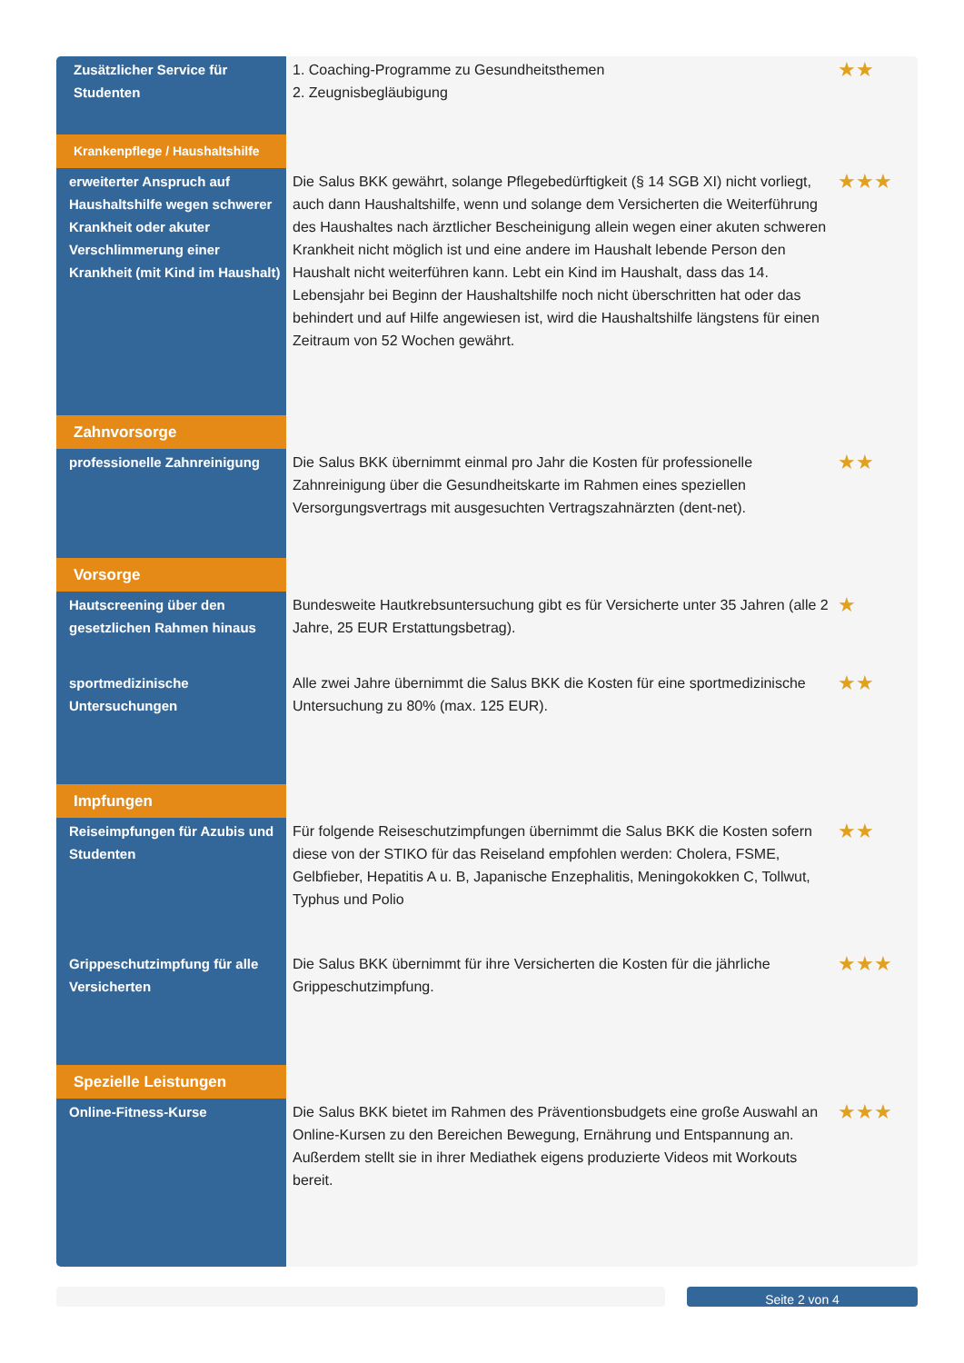| Zusätzlicher Service für Studenten | 1. Coaching-Programme zu Gesundheitsthemen 2. Zeugnisbegläubigung | ★★ |
| Krankenpflege / Haushaltshilfe | | |
| erweiterter Anspruch auf Haushaltshilfe wegen schwerer Krankheit oder akuter Verschlimmerung einer Krankheit (mit Kind im Haushalt) | Die Salus BKK gewährt, solange Pflegebedürftigkeit (§ 14 SGB XI) nicht vorliegt, auch dann Haushaltshilfe, wenn und solange dem Versicherten die Weiterführung des Haushaltes nach ärztlicher Bescheinigung allein wegen einer akuten schweren Krankheit nicht möglich ist und eine andere im Haushalt lebende Person den Haushalt nicht weiterführen kann. Lebt ein Kind im Haushalt, dass das 14. Lebensjahr bei Beginn der Haushaltshilfe noch nicht überschritten hat oder das behindert und auf Hilfe angewiesen ist, wird die Haushaltshilfe längstens für einen Zeitraum von 52 Wochen gewährt. | ★★★ |
| Zahnvorsorge | | |
| professionelle Zahnreinigung | Die Salus BKK übernimmt einmal pro Jahr die Kosten für professionelle Zahnreinigung über die Gesundheitskarte im Rahmen eines speziellen Versorgungsvertrags mit ausgesuchten Vertragszahnärzten (dent-net). | ★★ |
| Vorsorge | | |
| Hautscreening über den gesetzlichen Rahmen hinaus | Bundesweite Hautkrebsuntersuchung gibt es für Versicherte unter 35 Jahren (alle 2 Jahre, 25 EUR Erstattungsbetrag). | ★ |
| sportmedizinische Untersuchungen | Alle zwei Jahre übernimmt die Salus BKK die Kosten für eine sportmedizinische Untersuchung zu 80% (max. 125 EUR). | ★★ |
| Impfungen | | |
| Reiseimpfungen für Azubis und Studenten | Für folgende Reiseschutzimpfungen übernimmt die Salus BKK die Kosten sofern diese von der STIKO für das Reiseland empfohlen werden: Cholera, FSME, Gelbfieber, Hepatitis A u. B, Japanische Enzephalitis, Meningokokken C, Tollwut, Typhus und Polio | ★★ |
| Grippeschutzimpfung für alle Versicherten | Die Salus BKK übernimmt für ihre Versicherten die Kosten für die jährliche Grippeschutzimpfung. | ★★★ |
| Spezielle Leistungen | | |
| Online-Fitness-Kurse | Die Salus BKK bietet im Rahmen des Präventionsbudgets eine große Auswahl an Online-Kursen zu den Bereichen Bewegung, Ernährung und Entspannung an. Außerdem stellt sie in ihrer Mediathek eigens produzierte Videos mit Workouts bereit. | ★★★ |
Seite 2 von 4